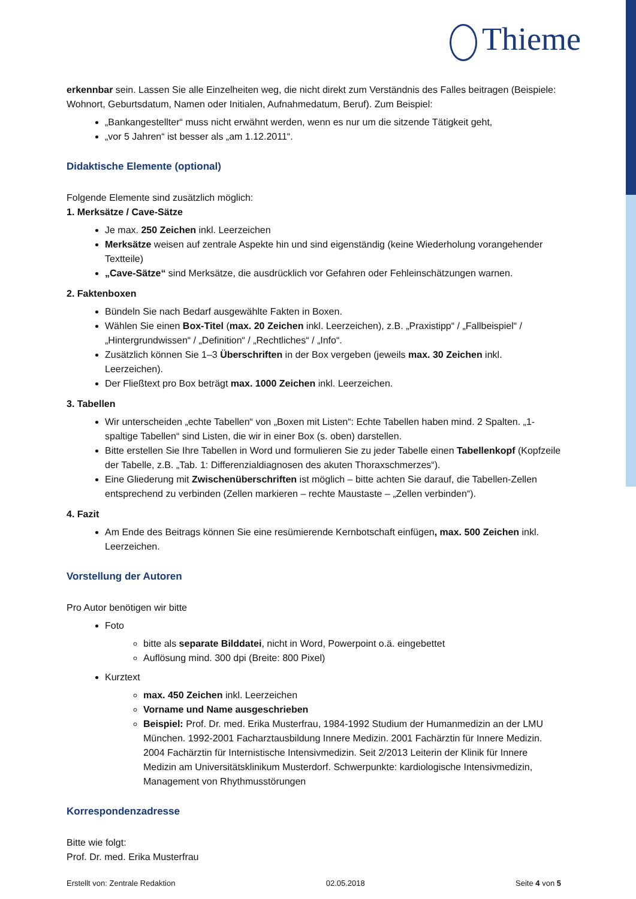Thieme
erkennbar sein. Lassen Sie alle Einzelheiten weg, die nicht direkt zum Verständnis des Falles beitragen (Beispiele: Wohnort, Geburtsdatum, Namen oder Initialen, Aufnahmedatum, Beruf). Zum Beispiel:
„Bankangestellter“ muss nicht erwähnt werden, wenn es nur um die sitzende Tätigkeit geht,
„vor 5 Jahren“ ist besser als „am 1.12.2011“.
Didaktische Elemente (optional)
Folgende Elemente sind zusätzlich möglich:
1. Merksätze / Cave-Sätze
Je max. 250 Zeichen inkl. Leerzeichen
Merksätze weisen auf zentrale Aspekte hin und sind eigenständig (keine Wiederholung vorangehender Textteile)
„Cave-Sätze“ sind Merksätze, die ausdrücklich vor Gefahren oder Fehleinschätzungen warnen.
2. Faktenboxen
Bündeln Sie nach Bedarf ausgewählte Fakten in Boxen.
Wählen Sie einen Box-Titel (max. 20 Zeichen inkl. Leerzeichen), z.B. „Praxistipp“ / „Fallbeispiel“ / „Hintergrundwissen“ / „Definition“ / „Rechtliches“ / „Info“.
Zusätzlich können Sie 1–3 Überschriften in der Box vergeben (jeweils max. 30 Zeichen inkl. Leerzeichen).
Der Fließtext pro Box beträgt max. 1000 Zeichen inkl. Leerzeichen.
3. Tabellen
Wir unterscheiden „echte Tabellen“ von „Boxen mit Listen“: Echte Tabellen haben mind. 2 Spalten. „1-spaltige Tabellen“ sind Listen, die wir in einer Box (s. oben) darstellen.
Bitte erstellen Sie Ihre Tabellen in Word und formulieren Sie zu jeder Tabelle einen Tabellenkopf (Kopfzeile der Tabelle, z.B. „Tab. 1: Differenzialdiagnosen des akuten Thoraxschmerzes“).
Eine Gliederung mit Zwischenüberschriften ist möglich – bitte achten Sie darauf, die Tabellen-Zellen entsprechend zu verbinden (Zellen markieren – rechte Maustaste – „Zellen verbinden“).
4. Fazit
Am Ende des Beitrags können Sie eine resümierende Kernbotschaft einfügen, max. 500 Zeichen inkl. Leerzeichen.
Vorstellung der Autoren
Pro Autor benötigen wir bitte
Foto
bitte als separate Bilddatei, nicht in Word, Powerpoint o.ä. eingebettet
Auflösung mind. 300 dpi (Breite: 800 Pixel)
Kurztext
max. 450 Zeichen inkl. Leerzeichen
Vorname und Name ausgeschrieben
Beispiel: Prof. Dr. med. Erika Musterfrau, 1984-1992 Studium der Humanmedizin an der LMU München. 1992-2001 Facharztausbildung Innere Medizin. 2001 Fachärztin für Innere Medizin. 2004 Fachärztin für Internistische Intensivmedizin. Seit 2/2013 Leiterin der Klinik für Innere Medizin am Universitätsklinikum Musterdorf. Schwerpunkte: kardiologische Intensivmedizin, Management von Rhythmusstörungen
Korrespondenzadresse
Bitte wie folgt:
Prof. Dr. med. Erika Musterfrau
Erstellt von: Zentrale Redaktion 02.05.2018 Seite 4 von 5